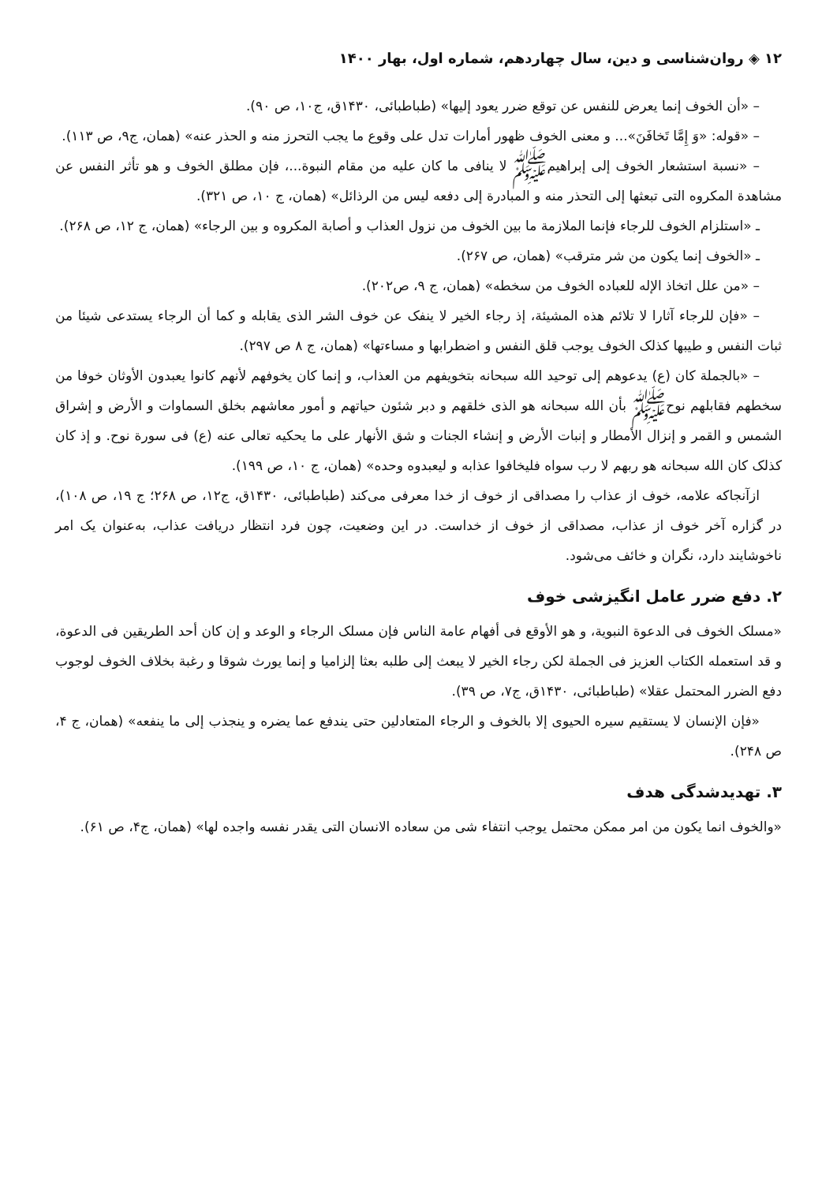۱۲ ◈ روان‌شناسی و دین، سال چهاردهم، شماره اول، بهار ۱۴۰۰
– «أن الخوف إنما يعرض للنفس عن توقع ضرر يعود إليها» (طباطبائی، ۱۴۳۰ق، ج۱۰، ص ۹۰).
– «قوله: «وَ إِمَّا تَخافَنَ»... و معنى الخوف ظهور أمارات تدل على وقوع ما يجب التحرز منه و الحذر عنه» (همان، ج۹، ص ۱۱۳).
– «نسبة استشعار الخوف إلى إبراهيم‌ﷺ لا ينافی ما كان عليه من مقام النبوة...، فإن مطلق الخوف و هو تأثر النفس عن مشاهدة المكروه التی تبعثها إلى التحذر منه و المبادرة إلى دفعه ليس من الرذائل» (همان، ج ۱۰، ص ۳۲۱).
ـ «استلزام الخوف للرجاء فإنما الملازمة ما بين الخوف من نزول العذاب و أصابة المكروه و بين الرجاء» (همان، ج ۱۲، ص ۲۶۸).
ـ «الخوف إنما يكون من شر مترقب» (همان، ص ۲۶۷).
– «من علل اتخاذ الإله للعباده الخوف من سخطه» (همان، ج ۹، ص۲۰۲).
– «فإن للرجاء آثارا لا تلائم هذه المشيئة، إذ رجاء الخير لا ينفک عن خوف الشر الذی يقابله و كما أن الرجاء يستدعی شيئا من ثبات النفس و طيبها كذلک الخوف يوجب قلق النفس و اضطرابها و مساءتها» (همان، ج ۸ ص ۲۹۷).
– «بالجملة كان (ع) يدعوهم إلى توحيد الله سبحانه بتخويفهم من العذاب، و إنما كان يخوفهم لأنهم كانوا يعبدون الأوثان خوفا من سخطهم فقابلهم نوح‌ﷺ بأن الله سبحانه هو الذی خلقهم و دبر شئون حياتهم و أمور معاشهم بخلق السماوات و الأرض و إشراق الشمس و القمر و إنزال الأمطار و إنبات الأرض و إنشاء الجنات و شق الأنهار على ما يحكيه تعالى عنه (ع) فی سورة نوح. و إذ كان كذلک كان الله سبحانه هو ربهم لا رب سواه فليخافوا عذابه و ليعبدوه وحده» (همان، ج ۱۰، ص ۱۹۹).
ازآنجاكه علامه، خوف از عذاب را مصداقی از خوف از خدا معرفی می‌كند (طباطبائی، ۱۴۳۰ق، ج۱۲، ص ۲۶۸؛ ج ۱۹، ص ۱۰۸)، در گزاره آخر خوف از عذاب، مصداقی از خوف از خداست. در این وضعیت، چون فرد انتظار دریافت عذاب، به‌عنوان یک امر ناخوشایند دارد، نگران و خائف می‌شود.
۲. دفع ضرر عامل انگیزشی خوف
«مسلک الخوف فی الدعوة النبوية، و هو الأوقع فی أفهام عامة الناس فإن مسلک الرجاء و الوعد و إن كان أحد الطريقين فی الدعوة، و قد استعمله الكتاب العزيز فی الجملة لكن رجاء الخير لا يبعث إلى طلبه بعثا إلزاميا و إنما يورث شوقا و رغبة بخلاف الخوف لوجوب دفع الضرر المحتمل عقلا» (طباطبائی، ۱۴۳۰ق، ج۷، ص ۳۹).
«فإن الإنسان لا يستقيم سيره الحيوی إلا بالخوف و الرجاء المتعادلين حتى يندفع عما يضره و ينجذب إلى ما ينفعه» (همان، ج ۴، ص ۲۴۸).
۳. تهدیدشدگی هدف
«والخوف انما يكون من امر ممكن محتمل يوجب انتفاء شی من سعاده الانسان التی يقدر نفسه واجده لها» (همان، ج۴، ص ۶۱).